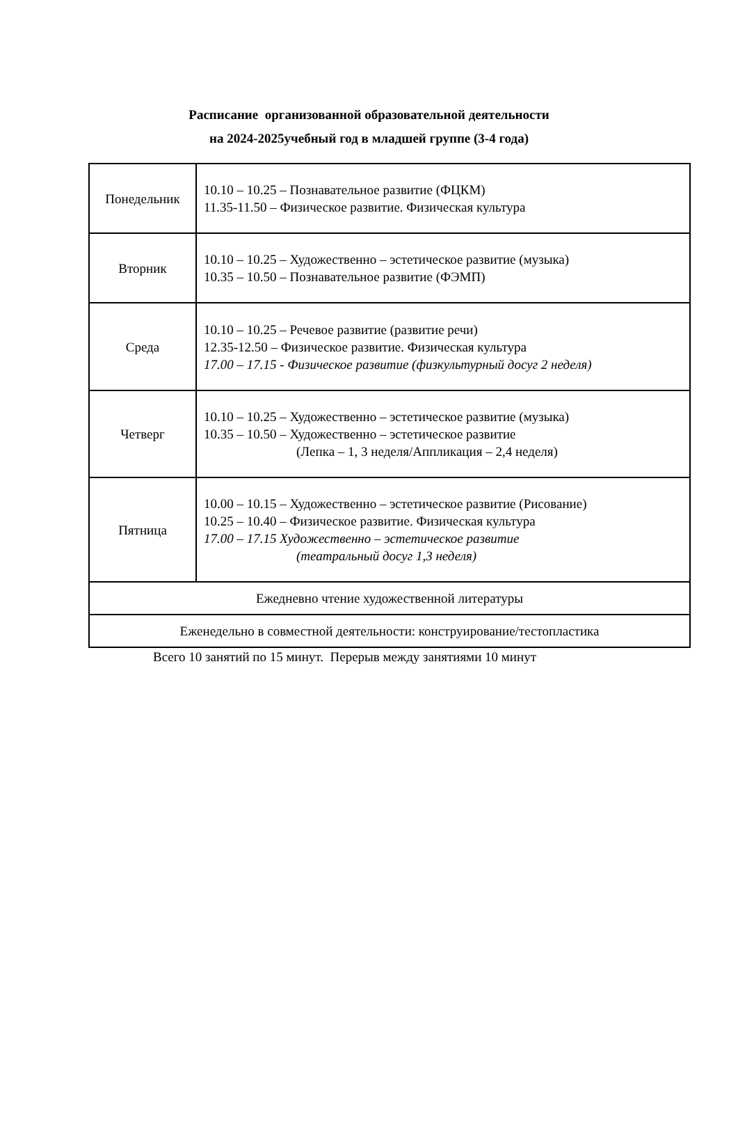Расписание организованной образовательной деятельности
на 2024-2025учебный год в младшей группе (3-4 года)
| Понедельник | 10.10 – 10.25 – Познавательное развитие (ФЦКМ) 11.35-11.50 – Физическое развитие. Физическая культура |
| Вторник | 10.10 – 10.25 – Художественно – эстетическое развитие (музыка) 10.35 – 10.50 – Познавательное развитие (ФЭМП) |
| Среда | 10.10 – 10.25 – Речевое развитие (развитие речи) 12.35-12.50 – Физическое развитие. Физическая культура 17.00 – 17.15 - Физическое развитие (физкультурный досуг 2 неделя) |
| Четверг | 10.10 – 10.25 – Художественно – эстетическое развитие (музыка) 10.35 – 10.50 – Художественно – эстетическое развитие (Лепка – 1, 3 неделя/Аппликация – 2,4 неделя) |
| Пятница | 10.00 – 10.15 – Художественно – эстетическое развитие (Рисование) 10.25 – 10.40 – Физическое развитие. Физическая культура 17.00 – 17.15 Художественно – эстетическое развитие (театральный досуг 1,3 неделя) |
| Ежедневно чтение художественной литературы | |
| Еженедельно в совместной деятельности: конструирование/тестопластика | |
Всего 10 занятий по 15 минут. Перерыв между занятиями 10 минут